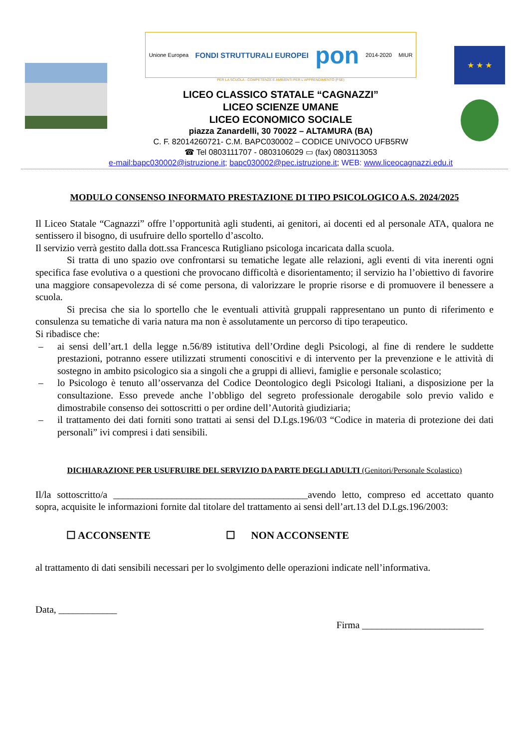Unione Europea FONDI STRUTTURALI EUROPEI pon 2014-2020 MIUR
PER LA SCUOLA - COMPETENZE E AMBIENTI PER L'APPRENDIMENTO (FSE)
LICEO CLASSICO STATALE “CAGNAZZI”
LICEO SCIENZE UMANE
LICEO ECONOMICO SOCIALE
piazza Zanardelli, 30 70022 – ALTAMURA (BA)
C. F. 82014260721- C.M. BAPC030002 – CODICE UNIVOCO UFB5RW
☎ Tel 0803111707 - 0803106029 ▭ (fax) 0803113053
e-mail:bapc030002@istruzione.it; bapc030002@pec.istruzione.it; WEB: www.liceocagnazzi.edu.it
★ ★ ★
MODULO CONSENSO INFORMATO PRESTAZIONE DI TIPO PSICOLOGICO A.S. 2024/2025
Il Liceo Statale “Cagnazzi” offre l’opportunità agli studenti, ai genitori, ai docenti ed al personale ATA, qualora ne sentissero il bisogno, di usufruire dello sportello d’ascolto.
Il servizio verrà gestito dalla dott.ssa Francesca Rutigliano psicologa incaricata dalla scuola.
Si tratta di uno spazio ove confrontarsi su tematiche legate alle relazioni, agli eventi di vita inerenti ogni specifica fase evolutiva o a questioni che provocano difficoltà e disorientamento; il servizio ha l’obiettivo di favorire una maggiore consapevolezza di sé come persona, di valorizzare le proprie risorse e di promuovere il benessere a scuola.
Si precisa che sia lo sportello che le eventuali attività gruppali rappresentano un punto di riferimento e consulenza su tematiche di varia natura ma non è assolutamente un percorso di tipo terapeutico.
Si ribadisce che:
– ai sensi dell’art.1 della legge n.56/89 istitutiva dell’Ordine degli Psicologi, al fine di rendere le suddette prestazioni, potranno essere utilizzati strumenti conoscitivi e di intervento per la prevenzione e le attività di sostegno in ambito psicologico sia a singoli che a gruppi di allievi, famiglie e personale scolastico;
– lo Psicologo è tenuto all’osservanza del Codice Deontologico degli Psicologi Italiani, a disposizione per la consultazione. Esso prevede anche l’obbligo del segreto professionale derogabile solo previo valido e dimostrabile consenso dei sottoscritti o per ordine dell’Autorità giudiziaria;
– il trattamento dei dati forniti sono trattati ai sensi del D.Lgs.196/03 “Codice in materia di protezione dei dati personali” ivi compresi i dati sensibili.
DICHIARAZIONE PER USUFRUIRE DEL SERVIZIO DA PARTE DEGLI ADULTI (Genitori/Personale Scolastico)
Il/la sottoscritto/a ________________________________________avendo letto, compreso ed accettato quanto sopra, acquisite le informazioni fornite dal titolare del trattamento ai sensi dell’art.13 del D.Lgs.196/2003:
☐ ACCONSENTE ☐ NON ACCONSENTE
al trattamento di dati sensibili necessari per lo svolgimento delle operazioni indicate nell’informativa.
Data, ____________
Firma _________________________